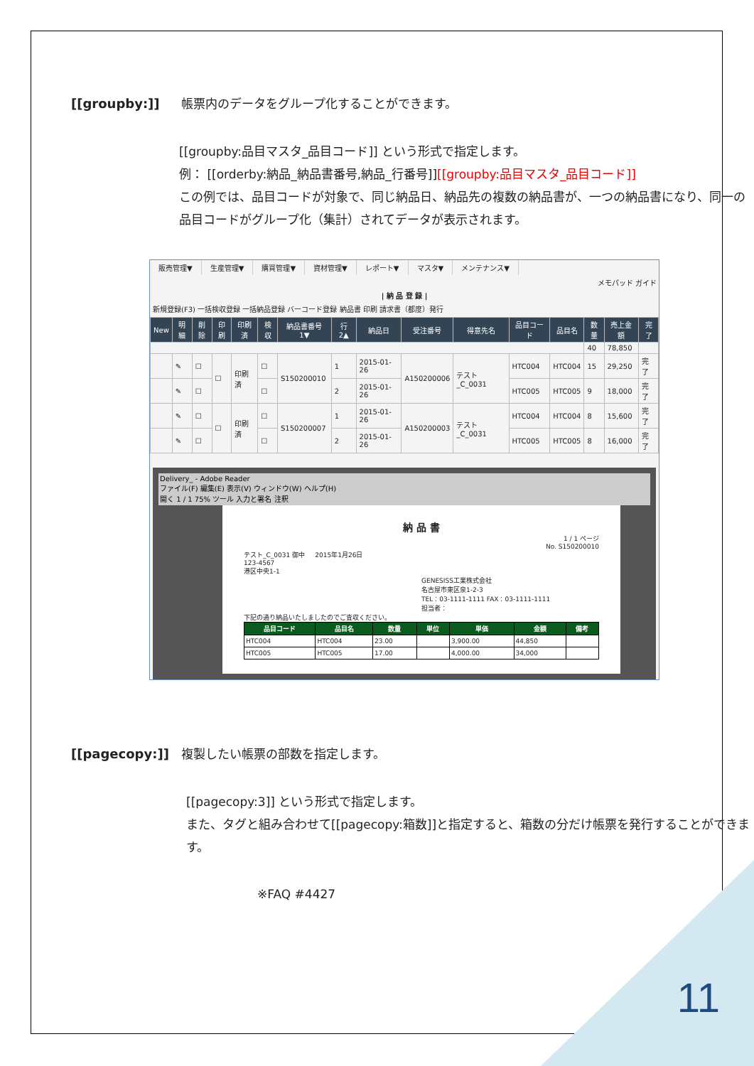[[groupby:]] 帳票内のデータをグループ化することができます。
[[groupby:品目マスタ_品目コード]] という形式で指定します。
例： [[orderby:納品_納品書番号,納品_行番号]][[groupby:品目マスタ_品目コード]]
この例では、品目コードが対象で、同じ納品日、納品先の複数の納品書が、一つの納品書になり、同一の品目コードがグループ化（集計）されてデータが表示されます。
販売管理▼ 生産管理▼ 購買管理▼ 資材管理▼ レポート▼ マスタ▼ メンテナンス▼
メモパッド ガイド
| 納 品 登 録 |
新規登録(F3) 一括検収登録 一括納品登録 バーコード登録 納品書 印刷 請求書（都度）発行
| New | 明細 | 削除 | 印刷 | 印刷済 | 検収 | 納品書番号 1▼ | 行 2▲ | 納品日 | 受注番号 | 得意先名 | 品目コード | 品目名 | 数量 | 売上金額 | 完了 |
| --- | --- | --- | --- | --- | --- | --- | --- | --- | --- | --- | --- | --- | --- | --- | --- |
| | | | | | | | | | | | | | 40 | 78,850 | |
| | ✎ | ☐ | ☐ | 印刷済 | ☐ | S150200010 | 1 | 2015-01-26 | A150200006 | テスト_C_0031 | HTC004 | HTC004 | 15 | 29,250 | 完了 |
| | ✎ | ☐ | | | ☐ | | 2 | 2015-01-26 | | | HTC005 | HTC005 | 9 | 18,000 | 完了 |
| | ✎ | ☐ | ☐ | 印刷済 | ☐ | S150200007 | 1 | 2015-01-26 | A150200003 | テスト_C_0031 | HTC004 | HTC004 | 8 | 15,600 | 完了 |
| | ✎ | ☐ | | | ☐ | | 2 | 2015-01-26 | | | HTC005 | HTC005 | 8 | 16,000 | 完了 |
Delivery_ - Adobe Reader
ファイル(F) 編集(E) 表示(V) ウィンドウ(W) ヘルプ(H)
開く 1 / 1 75% ツール 入力と署名 注釈
納 品 書
1 / 1 ページ
No. S150200010
テスト_C_0031 御中 2015年1月26日
123-4567
港区中央1-1
GENESISS工業株式会社
名古屋市東区泉1-2-3
TEL：03-1111-1111 FAX：03-1111-1111
担当者：
下記の通り納品いたしましたのでご査収ください。
| 品目コード | 品目名 | 数量 | 単位 | 単価 | 金額 | 備考 |
| --- | --- | --- | --- | --- | --- | --- |
| HTC004 | HTC004 | 23.00 | | 3,900.00 | 44,850 | |
| HTC005 | HTC005 | 17.00 | | 4,000.00 | 34,000 | |
[[pagecopy:]] 複製したい帳票の部数を指定します。
[[pagecopy:3]] という形式で指定します。
また、タグと組み合わせて[[pagecopy:箱数]]と指定すると、箱数の分だけ帳票を発行することができます。
※FAQ #4427
11